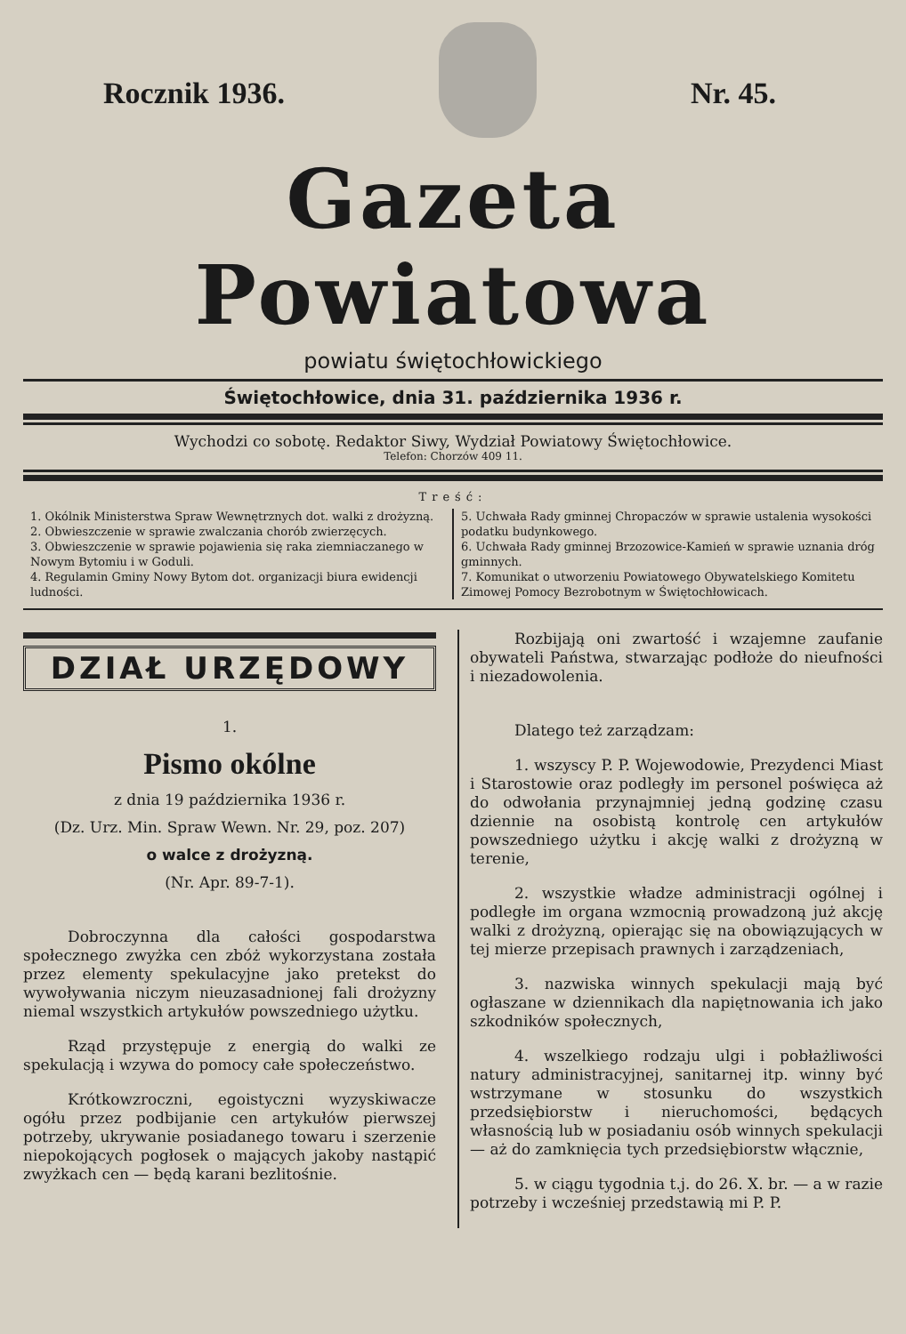Rocznik 1936. Nr. 45.
Gazeta Powiatowa
powiatu świętochłowickiego
Świętochłowice, dnia 31. października 1936 r.
Wychodzi co sobotę. Redaktor Siwy, Wydział Powiatowy Świętochłowice.
Telefon: Chorzów 409 11.
Treść:
1. Okólnik Ministerstwa Spraw Wewnętrznych dot. walki z drożyzną.
2. Obwieszczenie w sprawie zwalczania chorób zwierzęcych.
3. Obwieszczenie w sprawie pojawienia się raka ziemniaczanego w Nowym Bytomiu i w Goduli.
4. Regulamin Gminy Nowy Bytom dot. organizacji biura ewidencji ludności.
5. Uchwała Rady gminnej Chropaczów w sprawie ustalenia wysokości podatku budynkowego.
6. Uchwała Rady gminnej Brzozowice-Kamień w sprawie uznania dróg gminnych.
7. Komunikat o utworzeniu Powiatowego Obywatelskiego Komitetu Zimowej Pomocy Bezrobotnym w Świętochłowicach.
DZIAŁ URZĘDOWY
1.
Pismo okólne
z dnia 19 października 1936 r.
(Dz. Urz. Min. Spraw Wewn. Nr. 29, poz. 207)
o walce z drożyzną.
(Nr. Apr. 89-7-1).
Dobroczynna dla całości gospodarstwa społecznego zwyżka cen zbóż wykorzystana została przez elementy spekulacyjne jako pretekst do wywoływania niczym nieuzasadnionej fali drożyzny niemal wszystkich artykułów powszedniego użytku.
Rząd przystępuje z energią do walki ze spekulacją i wzywa do pomocy całe społeczeństwo.
Krótkowzroczni, egoistyczni wyzyskiwacze ogółu przez podbijanie cen artykułów pierwszej potrzeby, ukrywanie posiadanego towaru i szerzenie niepokojących pogłosek o mających jakoby nastąpić zwyżkach cen — będą karani bezlitośnie.
Rozbijają oni zwartość i wzajemne zaufanie obywateli Państwa, stwarzając podłoże do nieufności i niezadowolenia.
Dlatego też zarządzam:
1. wszyscy P. P. Wojewodowie, Prezydenci Miast i Starostowie oraz podległy im personel poświęca aż do odwołania przynajmniej jedną godzinę czasu dziennie na osobistą kontrolę cen artykułów powszedniego użytku i akcję walki z drożyzną w terenie,
2. wszystkie władze administracji ogólnej i podległe im organa wzmocnią prowadzoną już akcję walki z drożyzną, opierając się na obowiązujących w tej mierze przepisach prawnych i zarządzeniach,
3. nazwiska winnych spekulacji mają być ogłaszane w dziennikach dla napiętnowania ich jako szkodników społecznych,
4. wszelkiego rodzaju ulgi i pobłażliwości natury administracyjnej, sanitarnej itp. winny być wstrzymane w stosunku do wszystkich przedsiębiorstw i nieruchomości, będących własnością lub w posiadaniu osób winnych spekulacji — aż do zamknięcia tych przedsiębiorstw włącznie,
5. w ciągu tygodnia t.j. do 26. X. br. — a w razie potrzeby i wcześniej przedstawią mi P. P.